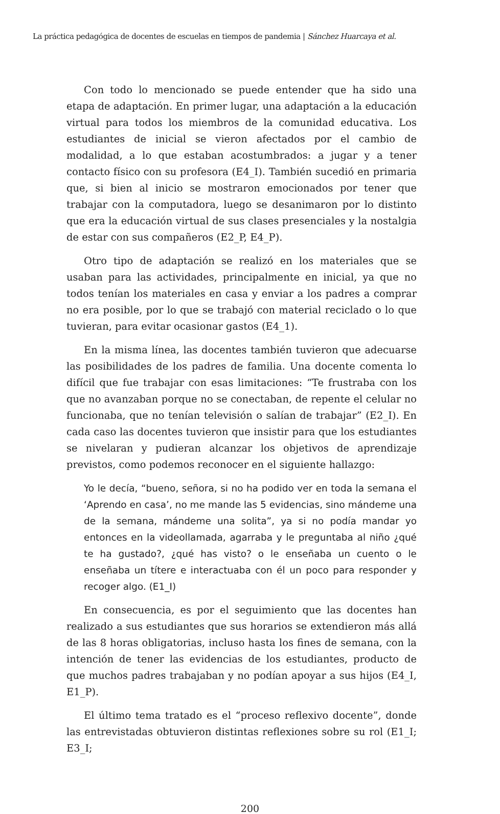La práctica pedagógica de docentes de escuelas en tiempos de pandemia | Sánchez Huarcaya et al.
Con todo lo mencionado se puede entender que ha sido una etapa de adaptación. En primer lugar, una adaptación a la educación virtual para todos los miembros de la comunidad educativa. Los estudiantes de inicial se vieron afectados por el cambio de modalidad, a lo que estaban acostumbrados: a jugar y a tener contacto físico con su profesora (E4_I). También sucedió en primaria que, si bien al inicio se mostraron emocionados por tener que trabajar con la computadora, luego se desanimaron por lo distinto que era la educación virtual de sus clases presenciales y la nostalgia de estar con sus compañeros (E2_P, E4_P).
Otro tipo de adaptación se realizó en los materiales que se usaban para las actividades, principalmente en inicial, ya que no todos tenían los materiales en casa y enviar a los padres a comprar no era posible, por lo que se trabajó con material reciclado o lo que tuvieran, para evitar ocasionar gastos (E4_1).
En la misma línea, las docentes también tuvieron que adecuarse las posibilidades de los padres de familia. Una docente comenta lo difícil que fue trabajar con esas limitaciones: “Te frustraba con los que no avanzaban porque no se conectaban, de repente el celular no funcionaba, que no tenían televisión o salían de trabajar” (E2_I). En cada caso las docentes tuvieron que insistir para que los estudiantes se nivelaran y pudieran alcanzar los objetivos de aprendizaje previstos, como podemos reconocer en el siguiente hallazgo:
Yo le decía, “bueno, señora, si no ha podido ver en toda la semana el ‘Aprendo en casa’, no me mande las 5 evidencias, sino mándeme una de la semana, mándeme una solita”, ya si no podía mandar yo entonces en la videollamada, agarraba y le preguntaba al niño ¿qué te ha gustado?, ¿qué has visto? o le enseñaba un cuento o le enseñaba un títere e interactuaba con él un poco para responder y recoger algo. (E1_I)
En consecuencia, es por el seguimiento que las docentes han realizado a sus estudiantes que sus horarios se extendieron más allá de las 8 horas obligatorias, incluso hasta los fines de semana, con la intención de tener las evidencias de los estudiantes, producto de que muchos padres trabajaban y no podían apoyar a sus hijos (E4_I, E1_P).
El último tema tratado es el “proceso reflexivo docente”, donde las entrevistadas obtuvieron distintas reflexiones sobre su rol (E1_I; E3_I;
200